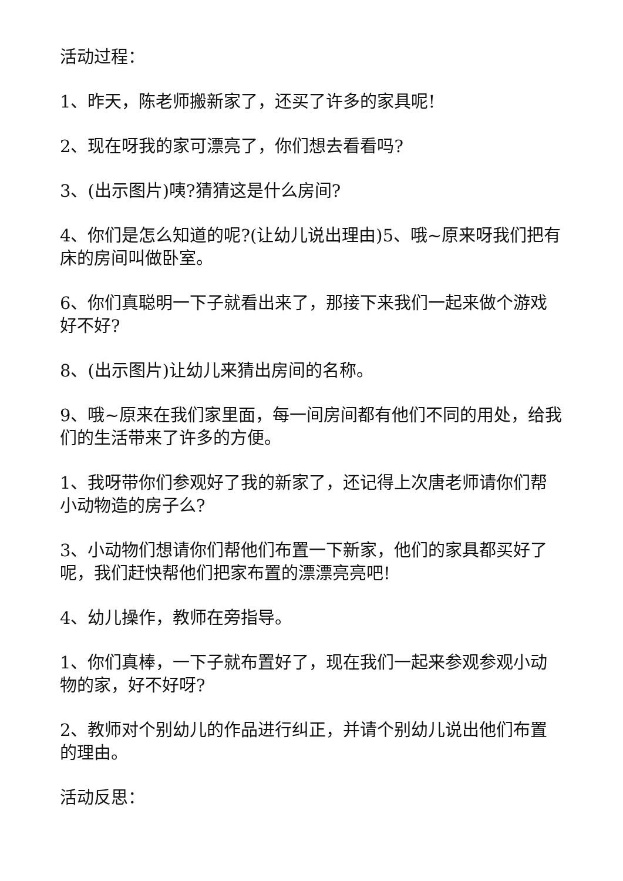活动过程：
1、昨天，陈老师搬新家了，还买了许多的家具呢!
2、现在呀我的家可漂亮了，你们想去看看吗?
3、(出示图片)咦?猜猜这是什么房间?
4、你们是怎么知道的呢?(让幼儿说出理由)5、哦~原来呀我们把有床的房间叫做卧室。
6、你们真聪明一下子就看出来了，那接下来我们一起来做个游戏好不好?
8、(出示图片)让幼儿来猜出房间的名称。
9、哦~原来在我们家里面，每一间房间都有他们不同的用处，给我们的生活带来了许多的方便。
1、我呀带你们参观好了我的新家了，还记得上次唐老师请你们帮小动物造的房子么?
3、小动物们想请你们帮他们布置一下新家，他们的家具都买好了呢，我们赶快帮他们把家布置的漂漂亮亮吧!
4、幼儿操作，教师在旁指导。
1、你们真棒，一下子就布置好了，现在我们一起来参观参观小动物的家，好不好呀?
2、教师对个别幼儿的作品进行纠正，并请个别幼儿说出他们布置的理由。
活动反思：